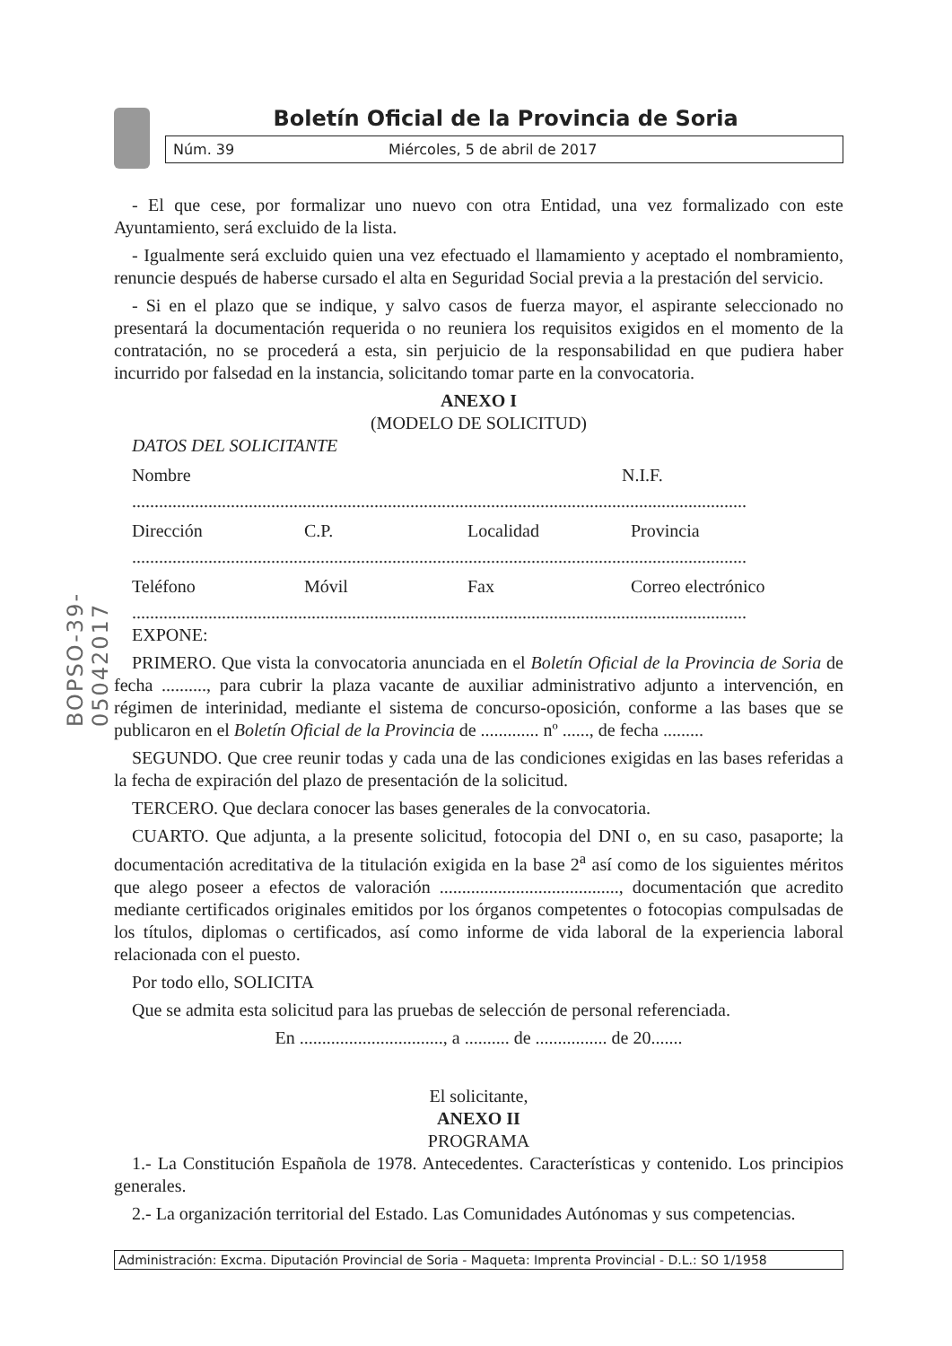BOPSO-39-05042017
Boletín Oficial de la Provincia de Soria
Núm. 39 Miércoles, 5 de abril de 2017
- El que cese, por formalizar uno nuevo con otra Entidad, una vez formalizado con este Ayuntamiento, será excluido de la lista.
- Igualmente será excluido quien una vez efectuado el llamamiento y aceptado el nombramiento, renuncie después de haberse cursado el alta en Seguridad Social previa a la prestación del servicio.
- Si en el plazo que se indique, y salvo casos de fuerza mayor, el aspirante seleccionado no presentará la documentación requerida o no reuniera los requisitos exigidos en el momento de la contratación, no se procederá a esta, sin perjuicio de la responsabilidad en que pudiera haber incurrido por falsedad en la instancia, solicitando tomar parte en la convocatoria.
ANEXO I
(MODELO DE SOLICITUD)
DATOS DEL SOLICITANTE
Nombre N.I.F.
.........................................................................................................................................
Dirección C.P. Localidad Provincia
.........................................................................................................................................
Teléfono Móvil Fax Correo electrónico
.........................................................................................................................................
EXPONE:
PRIMERO. Que vista la convocatoria anunciada en el Boletín Oficial de la Provincia de Soria de fecha .........., para cubrir la plaza vacante de auxiliar administrativo adjunto a intervención, en régimen de interinidad, mediante el sistema de concurso-oposición, conforme a las bases que se publicaron en el Boletín Oficial de la Provincia de ............. nº ......, de fecha .........
SEGUNDO. Que cree reunir todas y cada una de las condiciones exigidas en las bases referidas a la fecha de expiración del plazo de presentación de la solicitud.
TERCERO. Que declara conocer las bases generales de la convocatoria.
CUARTO. Que adjunta, a la presente solicitud, fotocopia del DNI o, en su caso, pasaporte; la documentación acreditativa de la titulación exigida en la base 2<sup>a</sup> así como de los siguientes méritos que alego poseer a efectos de valoración ........................................, documentación que acredito mediante certificados originales emitidos por los órganos competentes o fotocopias compulsadas de los títulos, diplomas o certificados, así como informe de vida laboral de la experiencia laboral relacionada con el puesto.
Por todo ello, SOLICITA
Que se admita esta solicitud para las pruebas de selección de personal referenciada.
En ................................, a .......... de ................ de 20.......
El solicitante,
ANEXO II
PROGRAMA
1.- La Constitución Española de 1978. Antecedentes. Características y contenido. Los principios generales.
2.- La organización territorial del Estado. Las Comunidades Autónomas y sus competencias.
Administración: Excma. Diputación Provincial de Soria - Maqueta: Imprenta Provincial - D.L.: SO 1/1958